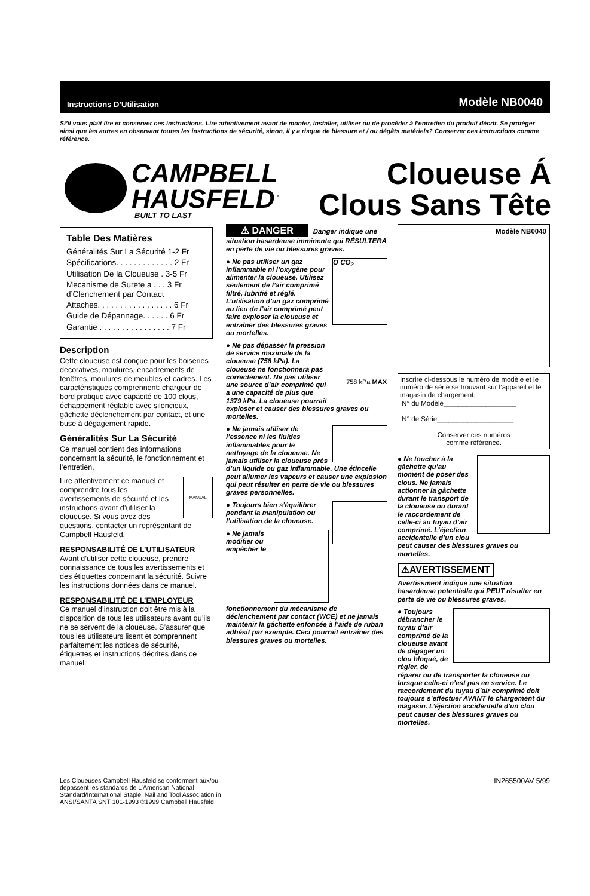Instructions D’Utilisation Modèle NB0040
Si’il vous plaît lire et conserver ces instructions. Lire attentivement avant de monter, installer, utiliser ou de procéder à l’entretien du produit décrit. Se protéger ainsi que les autres en observant toutes les instructions de sécurité, sinon, il y a risque de blessure et / ou dégâts matériels? Conserver ces instructions comme référence.
CAMPBELL
HAUSFELD<sup>™</sup>
BUILT TO LAST
Cloueuse Á
Clous Sans Tête
Table Des Matières
Généralités Sur La Sécurité 1-2 Fr
Spécifications. . . . . . . . . . . . . 2 Fr
Utilisation De la Cloueuse . 3-5 Fr
Mecanisme de Surete a . . . 3 Fr d’Clenchement par Contact
Attaches. . . . . . . . . . . . . . . . . 6 Fr
Guide de Dépannage. . . . . . 6 Fr
Garantie . . . . . . . . . . . . . . . . 7 Fr
Description
Cette cloueuse est conçue pour les boiseries decoratives, moulures, encadrements de fenêtres, moulures de meubles et cadres. Les caractéristiques comprennent: chargeur de bord pratique avec capacité de 100 clous, échappement réglable avec silencieux, gâchette déclenchement par contact, et une buse à dégagement rapide.
Généralités Sur La Sécurité
Ce manuel contient des informations concernant la sécurité, le fonctionnement et l’entretien.
MANUAL Lire attentivement ce manuel et comprendre tous les avertissements de sécurité et les instructions avant d’utiliser la cloueuse. Si vous avez des questions, contacter un représentant de Campbell Hausfeld.
RESPONSABILITÉ DE L’UTILISATEUR
Avant d’utiliser cette cloueuse, prendre connaissance de tous les avertissements et des étiquettes concernant la sécurité. Suivre les instructions données dans ce manuel.
RESPONSABILITÉ DE L’EMPLOYEUR
Ce manuel d’instruction doit être mis à la disposition de tous les utilisateurs avant qu’ils ne se servent de la cloueuse. S’assurer que tous les utilisateurs lisent et comprennent parfaitement les notices de sécurité, étiquettes et instructions décrites dans ce manuel.
⚠ DANGER Danger indique une situation hasardeuse imminente qui RÉSULTERA en perte de vie ou blessures graves.
O CO<sub>2</sub> ● Ne pas utiliser un gaz inflammable ni l’oxygène pour alimenter la cloueuse. Utilisez seulement de l’air comprimé filtré, lubrifié et réglé. L’utilisation d’un gaz comprimé au lieu de l’air comprimé peut faire exploser la cloueuse et entraîner des blessures graves ou mortelles.
758 kPa MAX ● Ne pas dépasser la pression de service maximale de la cloueuse (758 kPa). La cloueuse ne fonctionnera pas correctement. Ne pas utiliser une source d’air comprimé qui a une capacité de plus que 1379 kPa. La cloueuse pourrait exploser et causer des blessures graves ou mortelles.
● Ne jamais utiliser de l’essence ni les fluides inflammables pour le nettoyage de la cloueuse. Ne jamais utiliser la cloueuse près d’un liquide ou gaz inflammable. Une étincelle peut allumer les vapeurs et causer une explosion qui peut résulter en perte de vie ou blessures graves personnelles.
● Toujours bien s’équilibrer pendant la manipulation ou l’utilisation de la cloueuse.
● Ne jamais modifier ou empêcher le fonctionnement du mécanisme de déclenchement par contact (WCE) et ne jamais maintenir la gâchette enfoncée à l’aide de ruban adhésif par exemple. Ceci pourrait entraîner des blessures graves ou mortelles.
Modèle NB0040
Inscrire ci-dessous le numéro de modèle et le numéro de série se trouvant sur l’appareil et le magasin de chargement:
N° du Modèle___________________
N° de Série____________________
Conserver ces numéros
comme référence.
● Ne toucher à la gâchette qu’au moment de poser des clous. Ne jamais actionner la gâchette durant le transport de la cloueuse ou durant le raccordement de celle-ci au tuyau d’air comprimé. L’éjection accidentelle d’un clou peut causer des blessures graves ou mortelles.
⚠AVERTISSEMENT
Avertissment indique une situation hasardeuse potentielle qui PEUT résulter en perte de vie ou blessures graves.
● Toujours débrancher le tuyau d’air comprimé de la cloueuse avant de dégager un clou bloqué, de régler, de réparer ou de transporter la cloueuse ou lorsque celle-ci n’est pas en service. Le raccordement du tuyau d’air comprimé doit toujours s’effectuer AVANT le chargement du magasin. L’éjection accidentelle d’un clou peut causer des blessures graves ou mortelles.
Les Cloueuses Campbell Hausfeld se conforment aux/ou
depassent les standards de L’American National
Standard/International Staple, Nail and Tool Association in
ANSI/SANTA SNT 101-1993 ®1999 Campbell Hausfeld
IN265500AV 5/99